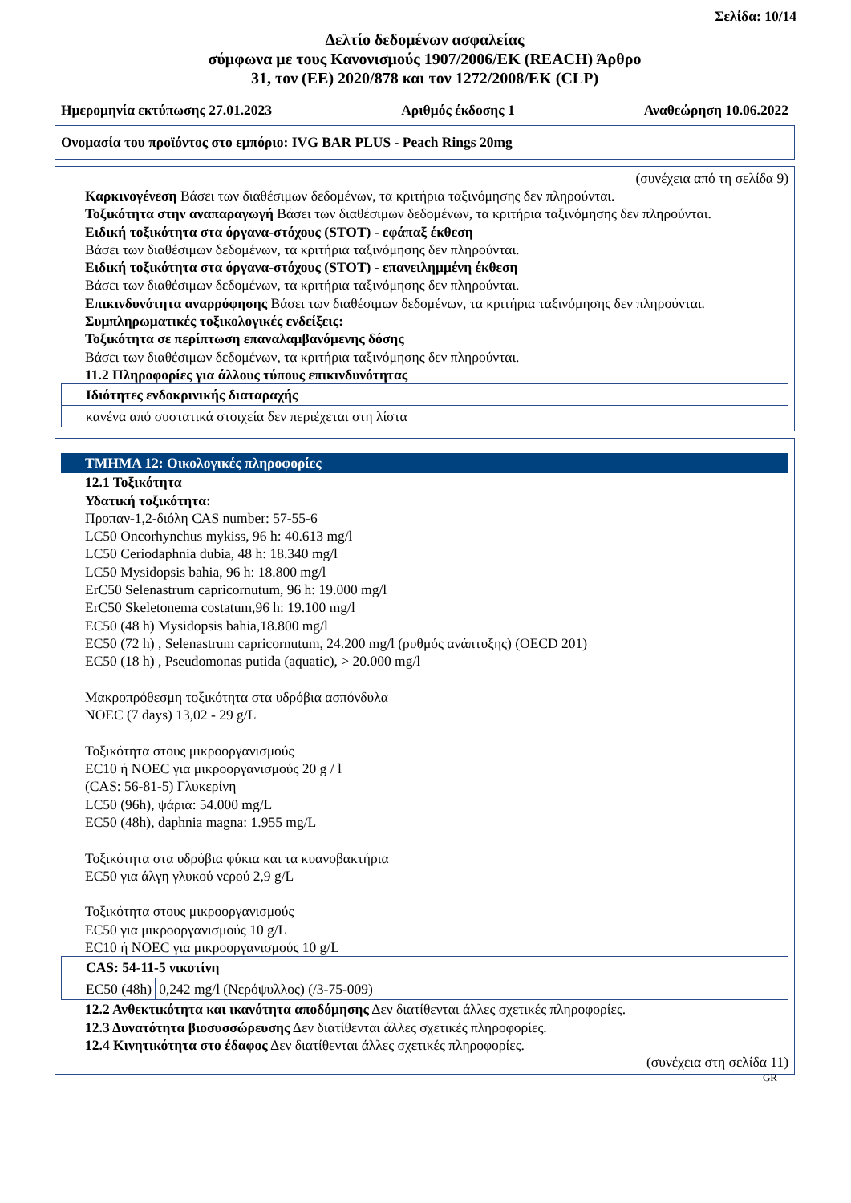Σελίδα: 10/14
Δελτίο δεδομένων ασφαλείας
σύμφωνα με τους Κανονισμούς 1907/2006/ΕΚ (REACH) Άρθρο
31, τον (ΕΕ) 2020/878 και τον 1272/2008/ΕΚ (CLP)
Ημερομηνία εκτύπωσης 27.01.2023 Αριθμός έκδοσης 1 Αναθεώρηση 10.06.2022
Ονομασία του προϊόντος στο εμπόριο: IVG BAR PLUS - Peach Rings 20mg
(συνέχεια από τη σελίδα 9)
Καρκινογένεση Βάσει των διαθέσιμων δεδομένων, τα κριτήρια ταξινόμησης δεν πληρούνται.
Τοξικότητα στην αναπαραγωγή Βάσει των διαθέσιμων δεδομένων, τα κριτήρια ταξινόμησης δεν πληρούνται.
Ειδική τοξικότητα στα όργανα-στόχους (STOT) - εφάπαξ έκθεση
Βάσει των διαθέσιμων δεδομένων, τα κριτήρια ταξινόμησης δεν πληρούνται.
Ειδική τοξικότητα στα όργανα-στόχους (STOT) - επανειλημμένη έκθεση
Βάσει των διαθέσιμων δεδομένων, τα κριτήρια ταξινόμησης δεν πληρούνται.
Επικινδυνότητα αναρρόφησης Βάσει των διαθέσιμων δεδομένων, τα κριτήρια ταξινόμησης δεν πληρούνται.
Συμπληρωματικές τοξικολογικές ενδείξεις:
Τοξικότητα σε περίπτωση επαναλαμβανόμενης δόσης
Βάσει των διαθέσιμων δεδομένων, τα κριτήρια ταξινόμησης δεν πληρούνται.
11.2 Πληροφορίες για άλλους τύπους επικινδυνότητας
| Ιδιότητες ενδοκρινικής διαταραχής |
| κανένα από συστατικά στοιχεία δεν περιέχεται στη λίστα |
ΤΜΗΜΑ 12: Οικολογικές πληροφορίες
12.1 Τοξικότητα
Υδατική τοξικότητα:
Προπαν-1,2-διόλη CAS number: 57-55-6
LC50 Oncorhynchus mykiss, 96 h: 40.613 mg/l
LC50 Ceriodaphnia dubia, 48 h: 18.340 mg/l
LC50 Mysidopsis bahia, 96 h: 18.800 mg/l
ErC50 Selenastrum capricornutum, 96 h: 19.000 mg/l
ErC50 Skeletonema costatum,96 h: 19.100 mg/l
EC50 (48 h) Mysidopsis bahia,18.800 mg/l
EC50 (72 h) , Selenastrum capricornutum, 24.200 mg/l (ρυθμός ανάπτυξης) (OECD 201)
EC50 (18 h) , Pseudomonas putida (aquatic), > 20.000 mg/l
Μακροπρόθεσμη τοξικότητα στα υδρόβια ασπόνδυλα
NOEC (7 days) 13,02 - 29 g/L
Τοξικότητα στους μικροοργανισμούς
EC10 ή NOEC για μικροοργανισμούς 20 g / l
(CAS: 56-81-5) Γλυκερίνη
LC50 (96h), ψάρια: 54.000 mg/L
EC50 (48h), daphnia magna: 1.955 mg/L
Τοξικότητα στα υδρόβια φύκια και τα κυανοβακτήρια
EC50 για άλγη γλυκού νερού 2,9 g/L
Τοξικότητα στους μικροοργανισμούς
EC50 για μικροοργανισμούς 10 g/L
EC10 ή NOEC για μικροοργανισμούς 10 g/L
| CAS: 54-11-5 νικοτίνη | |
| EC50 (48h) | 0,242 mg/l (Νερόψυλλος) (/3-75-009) |
12.2 Ανθεκτικότητα και ικανότητα αποδόμησης Δεν διατίθενται άλλες σχετικές πληροφορίες.
12.3 Δυνατότητα βιοσυσσώρευσης Δεν διατίθενται άλλες σχετικές πληροφορίες.
12.4 Κινητικότητα στο έδαφος Δεν διατίθενται άλλες σχετικές πληροφορίες.
(συνέχεια στη σελίδα 11)
GR